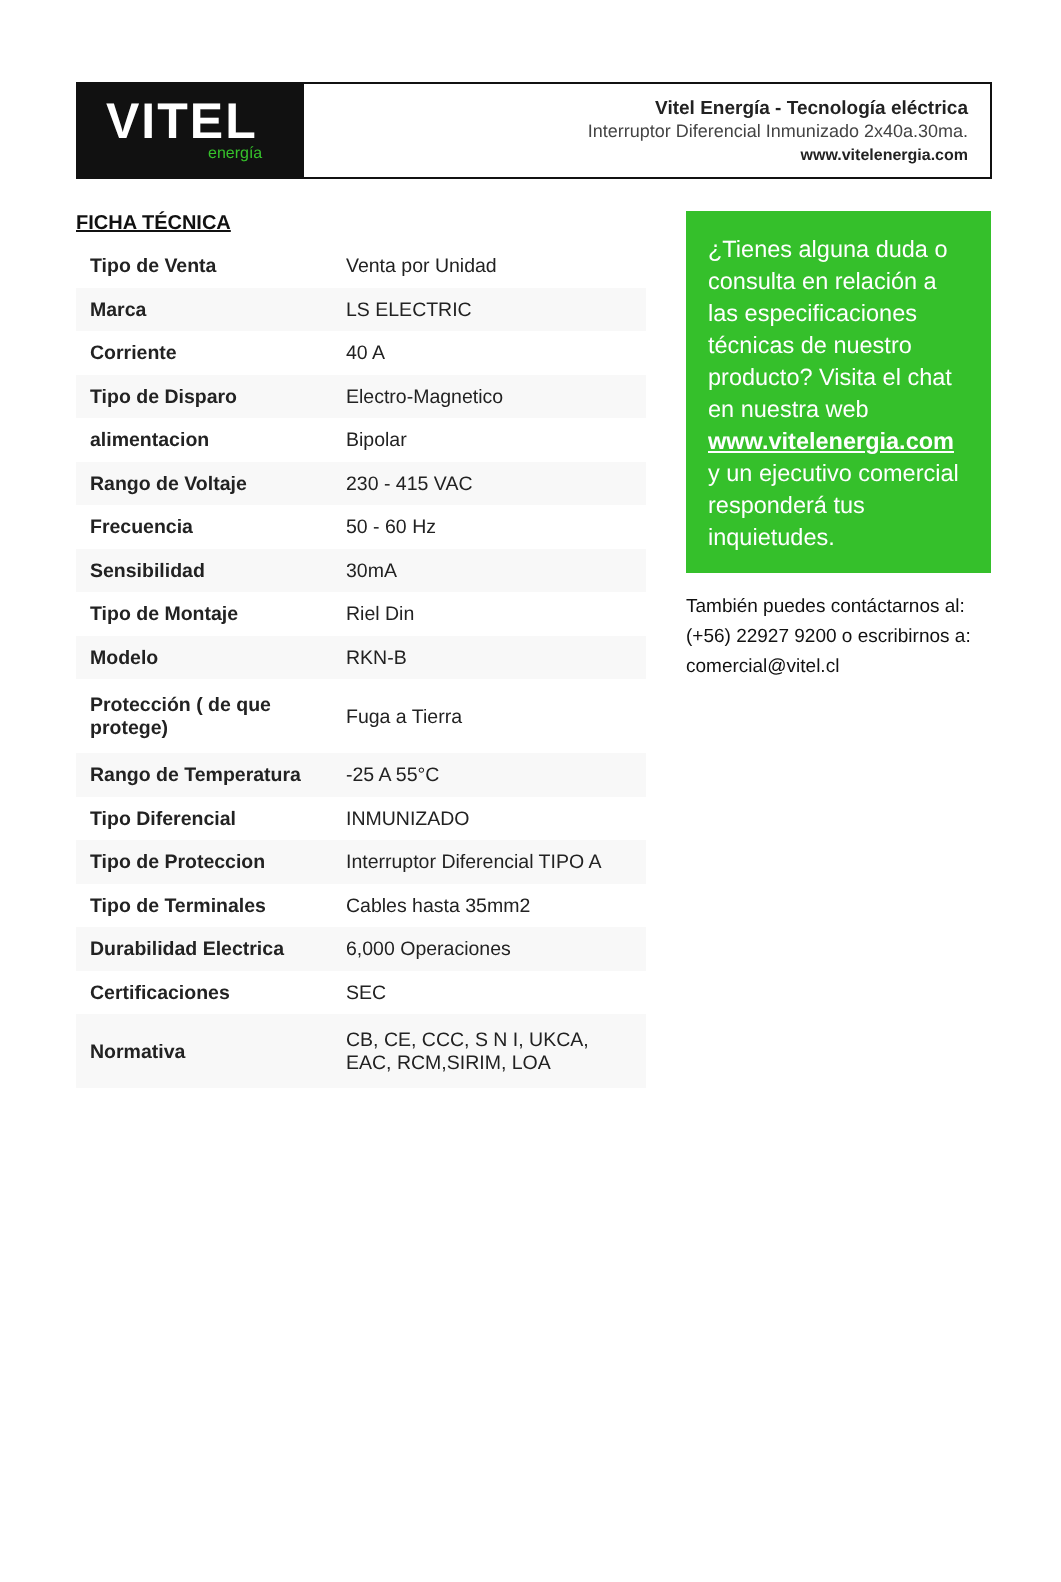VITEL
energía
Vitel Energía - Tecnología eléctrica
Interruptor Diferencial Inmunizado 2x40a.30ma.
www.vitelenergia.com
FICHA TÉCNICA
| Tipo de Venta | Venta por Unidad |
| Marca | LS ELECTRIC |
| Corriente | 40 A |
| Tipo de Disparo | Electro-Magnetico |
| alimentacion | Bipolar |
| Rango de Voltaje | 230 - 415 VAC |
| Frecuencia | 50 - 60 Hz |
| Sensibilidad | 30mA |
| Tipo de Montaje | Riel Din |
| Modelo | RKN-B |
| Protección ( de que protege) | Fuga a Tierra |
| Rango de Temperatura | -25 A 55°C |
| Tipo Diferencial | INMUNIZADO |
| Tipo de Proteccion | Interruptor Diferencial TIPO A |
| Tipo de Terminales | Cables hasta 35mm2 |
| Durabilidad Electrica | 6,000 Operaciones |
| Certificaciones | SEC |
| Normativa | CB, CE, CCC, S N I, UKCA, EAC, RCM,SIRIM, LOA |
¿Tienes alguna duda o consulta en relación a las especificaciones técnicas de nuestro producto? Visita el chat en nuestra web www.vitelenergia.com y un ejecutivo comercial responderá tus inquietudes.
También puedes contáctarnos al: (+56) 22927 9200 o escribirnos a: comercial@vitel.cl